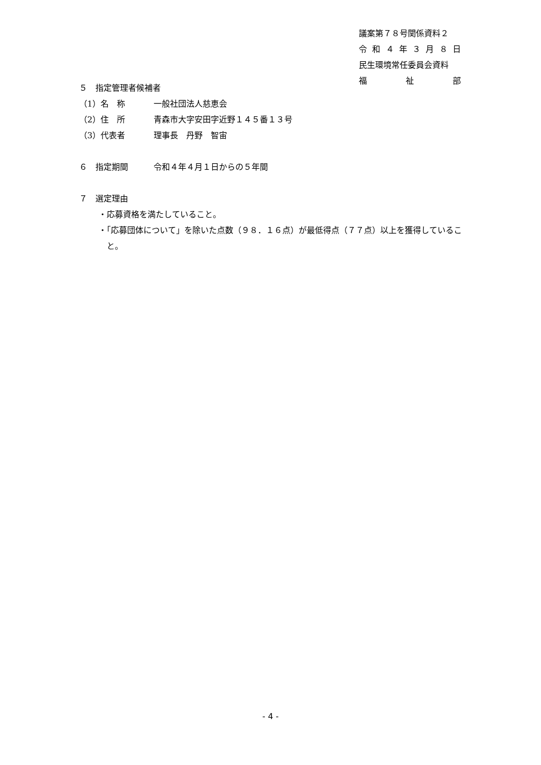議案第７８号関係資料２
令和 ４ 年 ３ 月 ８ 日
民生環境常任委員会資料
福 祉 部
５　指定管理者候補者
（1）名　称 一般社団法人慈恵会
（2）住　所 青森市大字安田字近野１４５番１３号
（3）代表者 理事長　丹野　智宙
６　指定期間 令和４年４月１日からの５年間
７　選定理由
・応募資格を満たしていること。
・「応募団体について」を除いた点数（９８．１６点）が最低得点（７７点）以上を獲得していること。
- 4 -